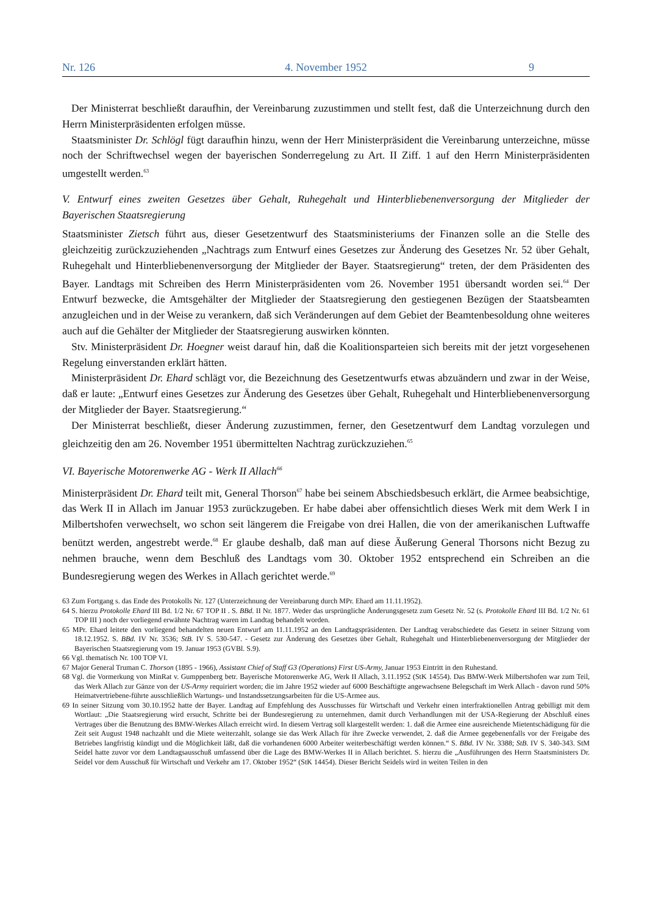Nr. 126 4. November 1952 9
Der Ministerrat beschließt daraufhin, der Vereinbarung zuzustimmen und stellt fest, daß die Unterzeichnung durch den Herrn Ministerpräsidenten erfolgen müsse.
Staatsminister Dr. Schlögl fügt daraufhin hinzu, wenn der Herr Ministerpräsident die Vereinbarung unterzeichne, müsse noch der Schriftwechsel wegen der bayerischen Sonderregelung zu Art. II Ziff. 1 auf den Herrn Ministerpräsidenten umgestellt werden.<sup>63</sup>
V. Entwurf eines zweiten Gesetzes über Gehalt, Ruhegehalt und Hinterbliebenenversorgung der Mitglieder der Bayerischen Staatsregierung
Staatsminister Zietsch führt aus, dieser Gesetzentwurf des Staatsministeriums der Finanzen solle an die Stelle des gleichzeitig zurückzuziehenden „Nachtrags zum Entwurf eines Gesetzes zur Änderung des Gesetzes Nr. 52 über Gehalt, Ruhegehalt und Hinterbliebenenversorgung der Mitglieder der Bayer. Staatsregierung“ treten, der dem Präsidenten des Bayer. Landtags mit Schreiben des Herrn Ministerpräsidenten vom 26. November 1951 übersandt worden sei.<sup>64</sup> Der Entwurf bezwecke, die Amtsgehälter der Mitglieder der Staatsregierung den gestiegenen Bezügen der Staatsbeamten anzugleichen und in der Weise zu verankern, daß sich Veränderungen auf dem Gebiet der Beamtenbesoldung ohne weiteres auch auf die Gehälter der Mitglieder der Staatsregierung auswirken könnten.
Stv. Ministerpräsident Dr. Hoegner weist darauf hin, daß die Koalitionsparteien sich bereits mit der jetzt vorgesehenen Regelung einverstanden erklärt hätten.
Ministerpräsident Dr. Ehard schlägt vor, die Bezeichnung des Gesetzentwurfs etwas abzuändern und zwar in der Weise, daß er laute: „Entwurf eines Gesetzes zur Änderung des Gesetzes über Gehalt, Ruhegehalt und Hinterbliebenenversorgung der Mitglieder der Bayer. Staatsregierung.“
Der Ministerrat beschließt, dieser Änderung zuzustimmen, ferner, den Gesetzentwurf dem Landtag vorzulegen und gleichzeitig den am 26. November 1951 übermittelten Nachtrag zurückzuziehen.<sup>65</sup>
VI. Bayerische Motorenwerke AG - Werk II Allach<sup>66</sup>
Ministerpräsident Dr. Ehard teilt mit, General Thorson<sup>67</sup> habe bei seinem Abschiedsbesuch erklärt, die Armee beabsichtige, das Werk II in Allach im Januar 1953 zurückzugeben. Er habe dabei aber offensichtlich dieses Werk mit dem Werk I in Milbertshofen verwechselt, wo schon seit längerem die Freigabe von drei Hallen, die von der amerikanischen Luftwaffe benützt werden, angestrebt werde.<sup>68</sup> Er glaube deshalb, daß man auf diese Äußerung General Thorsons nicht Bezug zu nehmen brauche, wenn dem Beschluß des Landtags vom 30. Oktober 1952 entsprechend ein Schreiben an die Bundesregierung wegen des Werkes in Allach gerichtet werde.<sup>69</sup>
63 Zum Fortgang s. das Ende des Protokolls Nr. 127 (Unterzeichnung der Vereinbarung durch MPr. Ehard am 11.11.1952).
64 S. hierzu Protokolle Ehard III Bd. 1/2 Nr. 67 TOP II . S. BBd. II Nr. 1877. Weder das ursprüngliche Änderungsgesetz zum Gesetz Nr. 52 (s. Protokolle Ehard III Bd. 1/2 Nr. 61 TOP III ) noch der vorliegend erwähnte Nachtrag waren im Landtag behandelt worden.
65 MPr. Ehard leitete den vorliegend behandelten neuen Entwurf am 11.11.1952 an den Landtagspräsidenten. Der Landtag verabschiedete das Gesetz in seiner Sitzung vom 18.12.1952. S. BBd. IV Nr. 3536; StB. IV S. 530-547. - Gesetz zur Änderung des Gesetzes über Gehalt, Ruhegehalt und Hinterbliebenenversorgung der Mitglieder der Bayerischen Staatsregierung vom 19. Januar 1953 (GVBl. S.9).
66 Vgl. thematisch Nr. 100 TOP VI.
67 Major General Truman C. Thorson (1895 - 1966), Assistant Chief of Staff G3 (Operations) First US-Army, Januar 1953 Eintritt in den Ruhestand.
68 Vgl. die Vormerkung von MinRat v. Gumppenberg betr. Bayerische Motorenwerke AG, Werk II Allach, 3.11.1952 (StK 14554). Das BMW-Werk Milbertshofen war zum Teil, das Werk Allach zur Gänze von der US-Army requiriert worden; die im Jahre 1952 wieder auf 6000 Beschäftigte angewachsene Belegschaft im Werk Allach - davon rund 50% Heimatvertriebene-führte ausschließlich Wartungs- und Instandssetzungsarbeiten für die US-Armee aus.
69 In seiner Sitzung vom 30.10.1952 hatte der Bayer. Landtag auf Empfehlung des Ausschusses für Wirtschaft und Verkehr einen interfraktionellen Antrag gebilligt mit dem Wortlaut: „Die Staatsregierung wird ersucht, Schritte bei der Bundesregierung zu unternehmen, damit durch Verhandlungen mit der USA-Regierung der Abschluß eines Vertrages über die Benutzung des BMW-Werkes Allach erreicht wird. In diesem Vertrag soll klargestellt werden: 1. daß die Armee eine ausreichende Mietentschädigung für die Zeit seit August 1948 nachzahlt und die Miete weiterzahlt, solange sie das Werk Allach für ihre Zwecke verwendet, 2. daß die Armee gegebenenfalls vor der Freigabe des Betriebes langfristig kündigt und die Möglichkeit läßt, daß die vorhandenen 6000 Arbeiter weiterbeschäftigt werden können.“ S. BBd. IV Nr. 3388; StB. IV S. 340-343. StM Seidel hatte zuvor vor dem Landtagsausschuß umfassend über die Lage des BMW-Werkes II in Allach berichtet. S. hierzu die „Ausführungen des Herrn Staatsministers Dr. Seidel vor dem Ausschuß für Wirtschaft und Verkehr am 17. Oktober 1952“ (StK 14454). Dieser Bericht Seidels wird in weiten Teilen in den